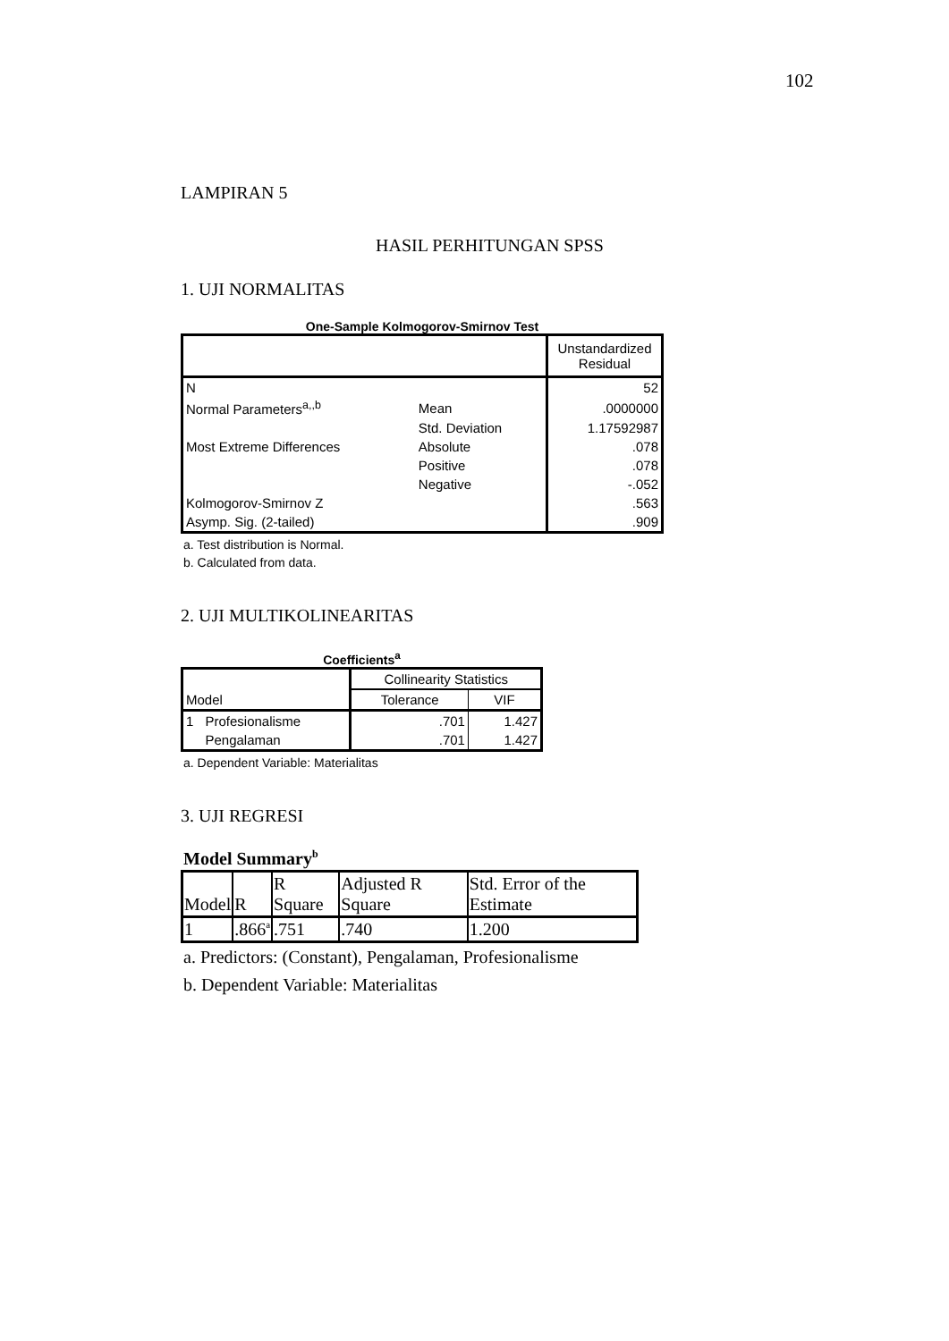102
LAMPIRAN 5
HASIL PERHITUNGAN SPSS
1. UJI NORMALITAS
One-Sample Kolmogorov-Smirnov Test
| | | Unstandardized Residual |
| --- | --- | --- |
| N | | 52 |
| Normal Parameters<sup>a,,b</sup> | Mean | .0000000 |
| | Std. Deviation | 1.17592987 |
| Most Extreme Differences | Absolute | .078 |
| | Positive | .078 |
| | Negative | -.052 |
| Kolmogorov-Smirnov Z | | .563 |
| Asymp. Sig. (2-tailed) | | .909 |
a. Test distribution is Normal.
b. Calculated from data.
2. UJI MULTIKOLINEARITAS
Coefficients<sup>a</sup>
| Model | | Collinearity Statistics | |
| --- | --- | --- | --- |
| | | Tolerance | VIF |
| 1 | Profesionalisme | .701 | 1.427 |
| | Pengalaman | .701 | 1.427 |
a. Dependent Variable: Materialitas
3. UJI REGRESI
Model Summary<sup>b</sup>
| Model | R | R Square | Adjusted R Square | Std. Error of the Estimate |
| --- | --- | --- | --- | --- |
| 1 | .866<sup>a</sup> | .751 | .740 | 1.200 |
a. Predictors: (Constant), Pengalaman, Profesionalisme
b. Dependent Variable: Materialitas